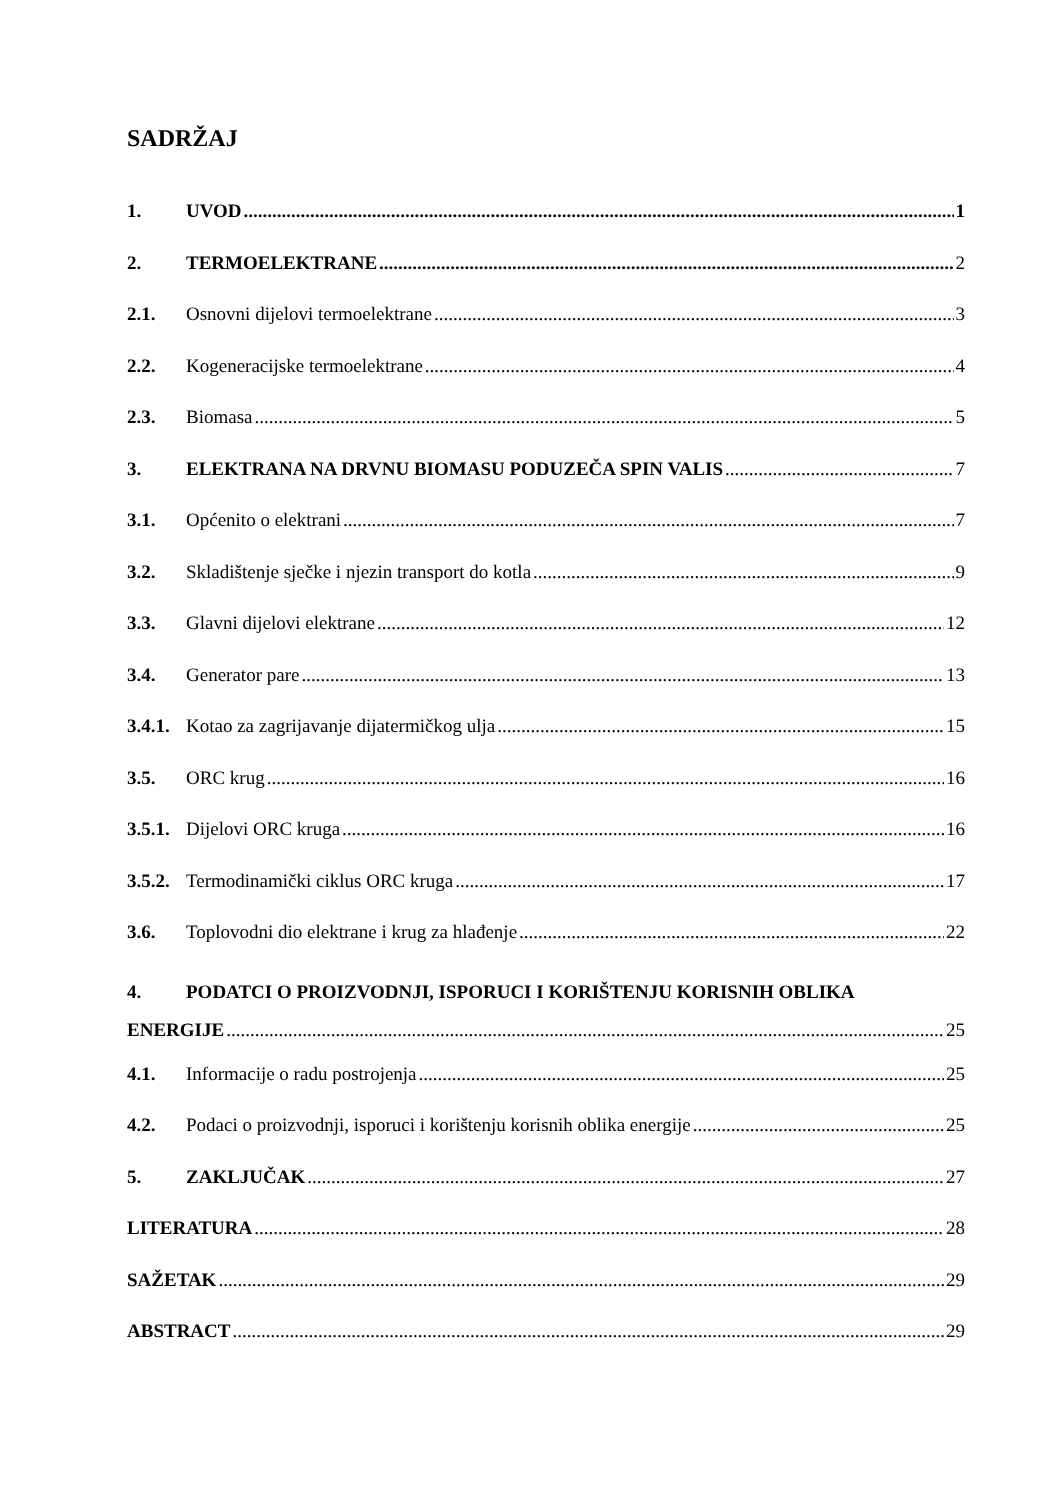SADRŽAJ
1. UVOD 1
2. TERMOELEKTRANE 2
2.1. Osnovni dijelovi termoelektrane 3
2.2. Kogeneracijske termoelektrane 4
2.3. Biomasa 5
3. ELEKTRANA NA DRVNU BIOMASU PODUZEČA SPIN VALIS 7
3.1. Općenito o elektrani 7
3.2. Skladištenje sječke i njezin transport do kotla 9
3.3. Glavni dijelovi elektrane 12
3.4. Generator pare 13
3.4.1. Kotao za zagrijavanje dijatermičkog ulja 15
3.5. ORC krug 16
3.5.1. Dijelovi ORC kruga 16
3.5.2. Termodinamički ciklus ORC kruga 17
3.6. Toplovodni dio elektrane i krug za hlađenje 22
4. PODATCI O PROIZVODNJI, ISPORUCI I KORIŠTENJU KORISNIH OBLIKA
ENERGIJE 25
4.1. Informacije o radu postrojenja 25
4.2. Podaci o proizvodnji, isporuci i korištenju korisnih oblika energije 25
5. ZAKLJUČAK 27
LITERATURA 28
SAŽETAK 29
ABSTRACT 29